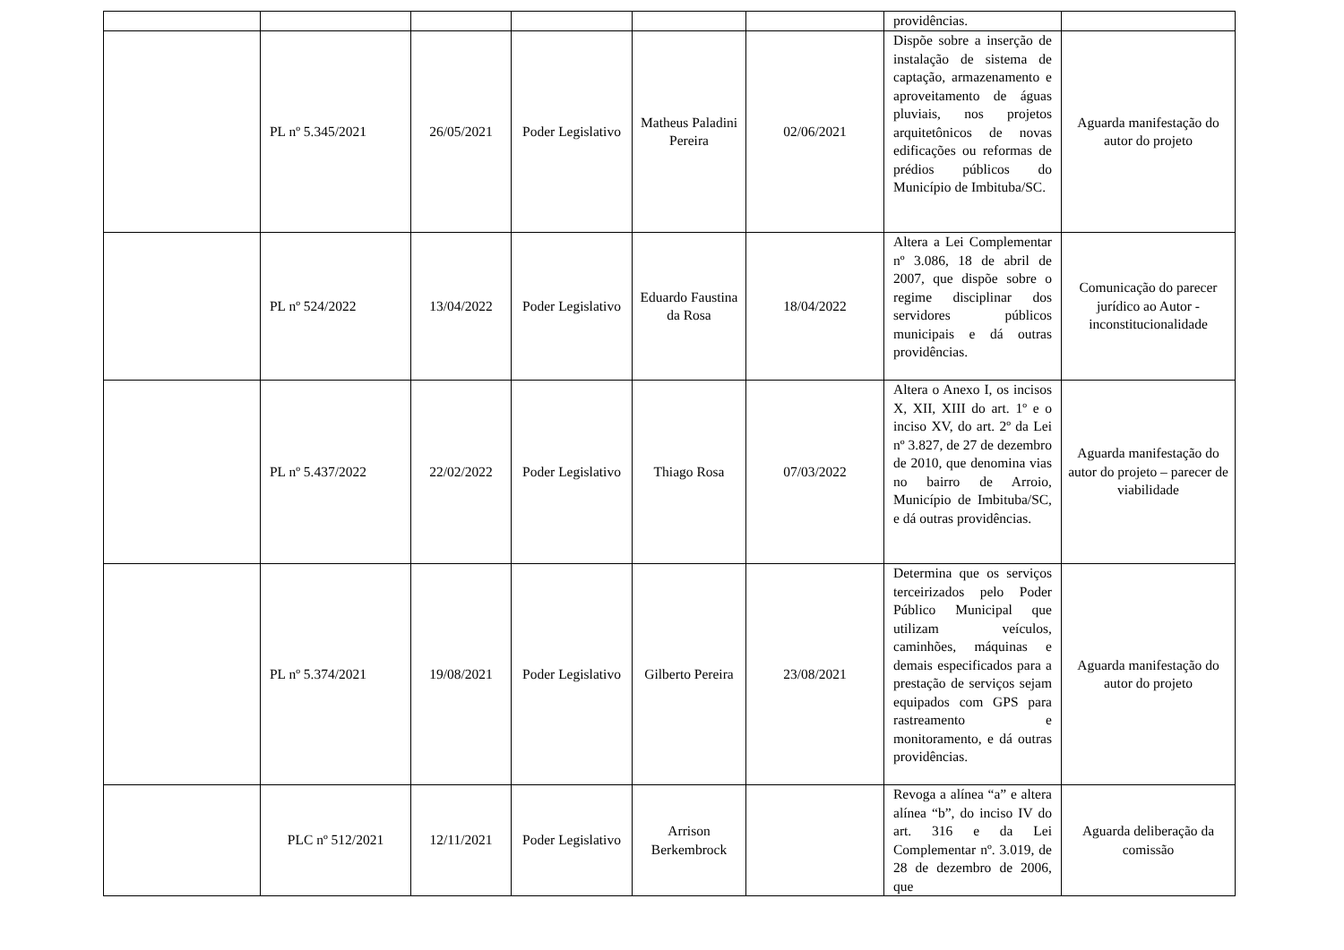| | | | | | | providências. | |
| | PL nº 5.345/2021 | 26/05/2021 | Poder Legislativo | Matheus Paladini Pereira | 02/06/2021 | Dispõe sobre a inserção de instalação de sistema de captação, armazenamento e aproveitamento de águas pluviais, nos projetos arquitetônicos de novas edificações ou reformas de prédios públicos do Município de Imbituba/SC. | Aguarda manifestação do autor do projeto |
| | PL nº 524/2022 | 13/04/2022 | Poder Legislativo | Eduardo Faustina da Rosa | 18/04/2022 | Altera a Lei Complementar nº 3.086, 18 de abril de 2007, que dispõe sobre o regime disciplinar dos servidores públicos municipais e dá outras providências. | Comunicação do parecer jurídico ao Autor - inconstitucionalidade |
| | PL nº 5.437/2022 | 22/02/2022 | Poder Legislativo | Thiago Rosa | 07/03/2022 | Altera o Anexo I, os incisos X, XII, XIII do art. 1º e o inciso XV, do art. 2º da Lei nº 3.827, de 27 de dezembro de 2010, que denomina vias no bairro de Arroio, Município de Imbituba/SC, e dá outras providências. | Aguarda manifestação do autor do projeto – parecer de viabilidade |
| | PL nº 5.374/2021 | 19/08/2021 | Poder Legislativo | Gilberto Pereira | 23/08/2021 | Determina que os serviços terceirizados pelo Poder Público Municipal que utilizam veículos, caminhões, máquinas e demais especificados para a prestação de serviços sejam equipados com GPS para rastreamento e monitoramento, e dá outras providências. | Aguarda manifestação do autor do projeto |
| | PLC nº 512/2021 | 12/11/2021 | Poder Legislativo | Arrison Berkembrock | | Revoga a alínea “a” e altera alínea “b”, do inciso IV do art. 316 e da Lei Complementar nº. 3.019, de 28 de dezembro de 2006, que | Aguarda deliberação da comissão |